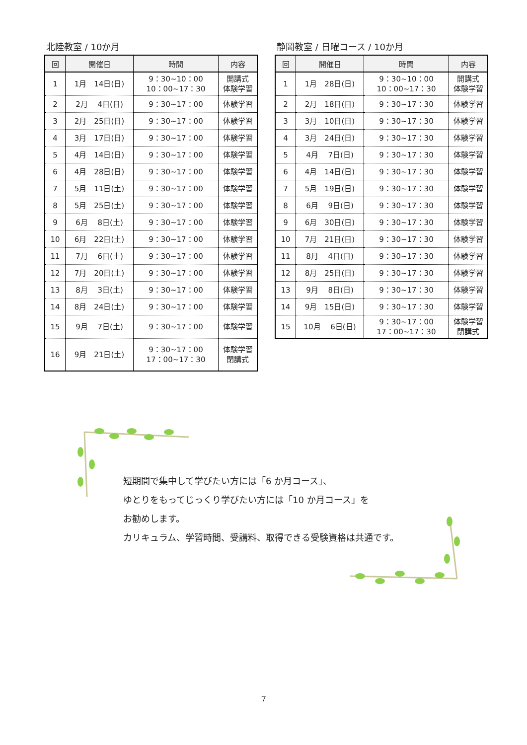北陸教室 / 10か月
| 回 | 開催日 | 時間 | 内容 |
| --- | --- | --- | --- |
| 1 | 1月 14日(日) | 9：30~10：00 10：00~17：30 | 開講式 体験学習 |
| 2 | 2月 4日(日) | 9：30~17：00 | 体験学習 |
| 3 | 2月 25日(日) | 9：30~17：00 | 体験学習 |
| 4 | 3月 17日(日) | 9：30~17：00 | 体験学習 |
| 5 | 4月 14日(日) | 9：30~17：00 | 体験学習 |
| 6 | 4月 28日(日) | 9：30~17：00 | 体験学習 |
| 7 | 5月 11日(土) | 9：30~17：00 | 体験学習 |
| 8 | 5月 25日(土) | 9：30~17：00 | 体験学習 |
| 9 | 6月 8日(土) | 9：30~17：00 | 体験学習 |
| 10 | 6月 22日(土) | 9：30~17：00 | 体験学習 |
| 11 | 7月 6日(土) | 9：30~17：00 | 体験学習 |
| 12 | 7月 20日(土) | 9：30~17：00 | 体験学習 |
| 13 | 8月 3日(土) | 9：30~17：00 | 体験学習 |
| 14 | 8月 24日(土) | 9：30~17：00 | 体験学習 |
| 15 | 9月 7日(土) | 9：30~17：00 | 体験学習 |
| 16 | 9月 21日(土) | 9：30~17：00 17：00~17：30 | 体験学習 閉講式 |
静岡教室 / 日曜コース / 10か月
| 回 | 開催日 | 時間 | 内容 |
| --- | --- | --- | --- |
| 1 | 1月 28日(日) | 9：30~10：00 10：00~17：30 | 開講式 体験学習 |
| 2 | 2月 18日(日) | 9：30~17：30 | 体験学習 |
| 3 | 3月 10日(日) | 9：30~17：30 | 体験学習 |
| 4 | 3月 24日(日) | 9：30~17：30 | 体験学習 |
| 5 | 4月 7日(日) | 9：30~17：30 | 体験学習 |
| 6 | 4月 14日(日) | 9：30~17：30 | 体験学習 |
| 7 | 5月 19日(日) | 9：30~17：30 | 体験学習 |
| 8 | 6月 9日(日) | 9：30~17：30 | 体験学習 |
| 9 | 6月 30日(日) | 9：30~17：30 | 体験学習 |
| 10 | 7月 21日(日) | 9：30~17：30 | 体験学習 |
| 11 | 8月 4日(日) | 9：30~17：30 | 体験学習 |
| 12 | 8月 25日(日) | 9：30~17：30 | 体験学習 |
| 13 | 9月 8日(日) | 9：30~17：30 | 体験学習 |
| 14 | 9月 15日(日) | 9：30~17：30 | 体験学習 |
| 15 | 10月 6日(日) | 9：30~17：00 17：00~17：30 | 体験学習 閉講式 |
短期間で集中して学びたい方には「6 か月コース」、
ゆとりをもってじっくり学びたい方には「10 か月コース」を
お勧めします。
カリキュラム、学習時間、受講料、取得できる受験資格は共通です。
7